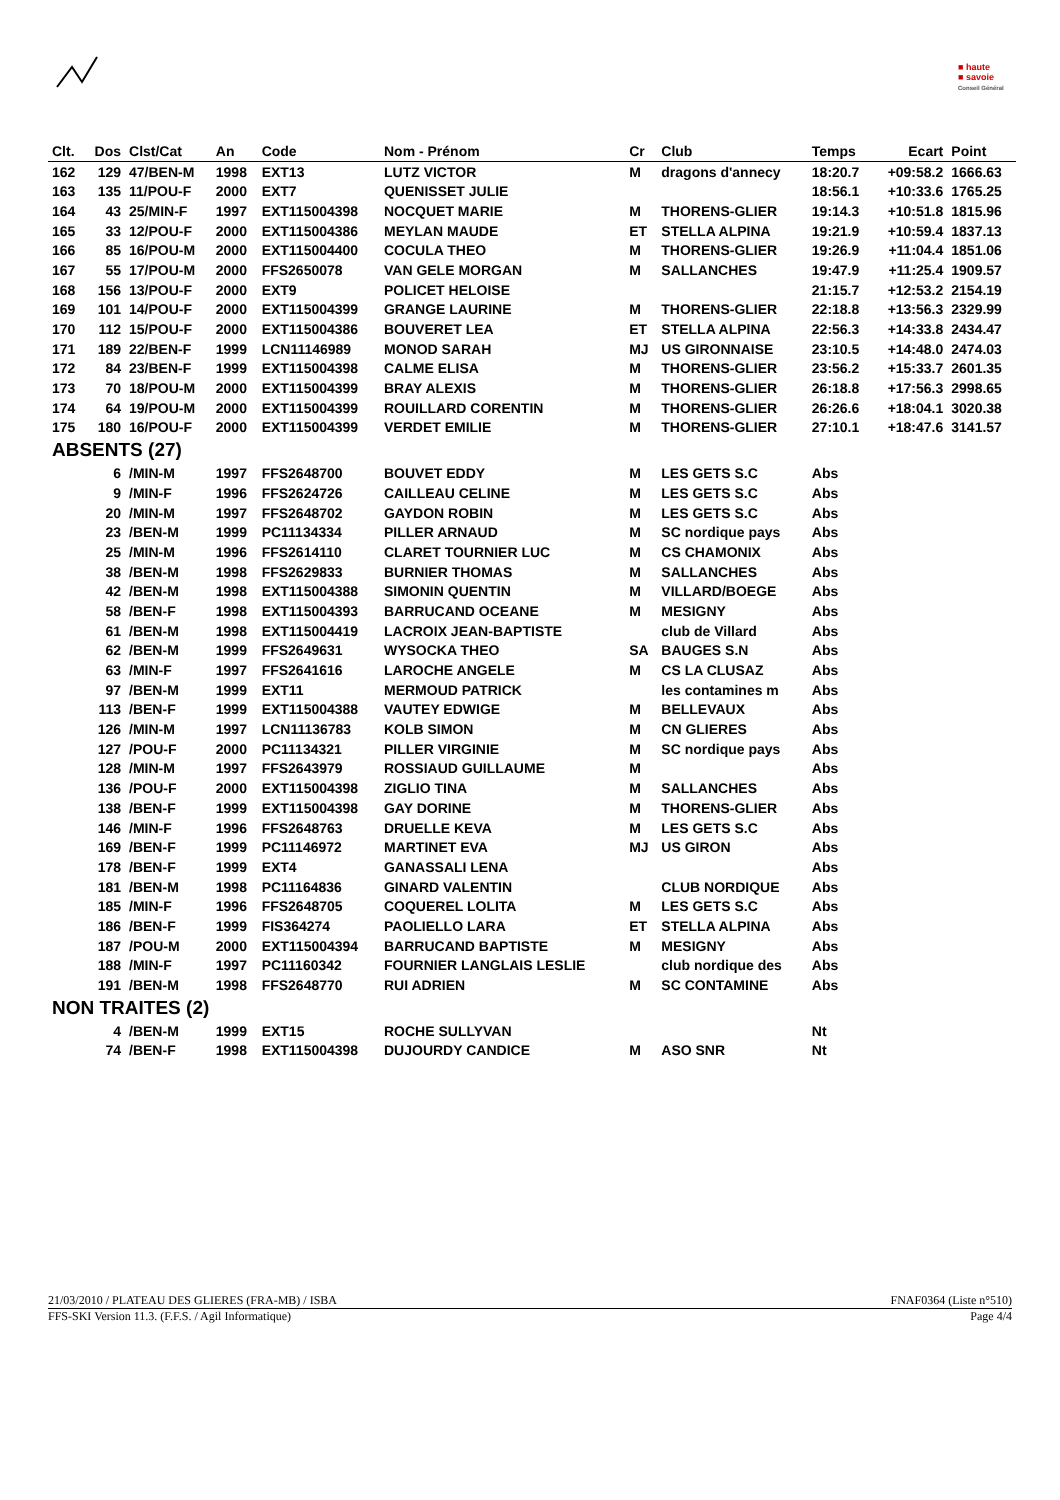■ haute
■ savoie
Conseil Général
| Clt. | Dos | Clst/Cat | An | Code | Nom - Prénom | Cr | Club | Temps | Ecart | Point |
| --- | --- | --- | --- | --- | --- | --- | --- | --- | --- | --- |
| 162 | 129 | 47/BEN-M | 1998 | EXT13 | LUTZ VICTOR | M | dragons d'annecy | 18:20.7 | +09:58.2 | 1666.63 |
| 163 | 135 | 11/POU-F | 2000 | EXT7 | QUENISSET JULIE | | | 18:56.1 | +10:33.6 | 1765.25 |
| 164 | 43 | 25/MIN-F | 1997 | EXT115004398 | NOCQUET MARIE | M | THORENS-GLIER | 19:14.3 | +10:51.8 | 1815.96 |
| 165 | 33 | 12/POU-F | 2000 | EXT115004386 | MEYLAN MAUDE | ET | STELLA ALPINA | 19:21.9 | +10:59.4 | 1837.13 |
| 166 | 85 | 16/POU-M | 2000 | EXT115004400 | COCULA THEO | M | THORENS-GLIER | 19:26.9 | +11:04.4 | 1851.06 |
| 167 | 55 | 17/POU-M | 2000 | FFS2650078 | VAN GELE MORGAN | M | SALLANCHES | 19:47.9 | +11:25.4 | 1909.57 |
| 168 | 156 | 13/POU-F | 2000 | EXT9 | POLICET HELOISE | | | 21:15.7 | +12:53.2 | 2154.19 |
| 169 | 101 | 14/POU-F | 2000 | EXT115004399 | GRANGE LAURINE | M | THORENS-GLIER | 22:18.8 | +13:56.3 | 2329.99 |
| 170 | 112 | 15/POU-F | 2000 | EXT115004386 | BOUVERET LEA | ET | STELLA ALPINA | 22:56.3 | +14:33.8 | 2434.47 |
| 171 | 189 | 22/BEN-F | 1999 | LCN11146989 | MONOD SARAH | MJ | US GIRONNAISE | 23:10.5 | +14:48.0 | 2474.03 |
| 172 | 84 | 23/BEN-F | 1999 | EXT115004398 | CALME ELISA | M | THORENS-GLIER | 23:56.2 | +15:33.7 | 2601.35 |
| 173 | 70 | 18/POU-M | 2000 | EXT115004399 | BRAY ALEXIS | M | THORENS-GLIER | 26:18.8 | +17:56.3 | 2998.65 |
| 174 | 64 | 19/POU-M | 2000 | EXT115004399 | ROUILLARD CORENTIN | M | THORENS-GLIER | 26:26.6 | +18:04.1 | 3020.38 |
| 175 | 180 | 16/POU-F | 2000 | EXT115004399 | VERDET EMILIE | M | THORENS-GLIER | 27:10.1 | +18:47.6 | 3141.57 |
| ABSENTS (27) | | | | | | | | | | |
| | 6 | /MIN-M | 1997 | FFS2648700 | BOUVET EDDY | M | LES GETS S.C | Abs | | |
| | 9 | /MIN-F | 1996 | FFS2624726 | CAILLEAU CELINE | M | LES GETS S.C | Abs | | |
| | 20 | /MIN-M | 1997 | FFS2648702 | GAYDON ROBIN | M | LES GETS S.C | Abs | | |
| | 23 | /BEN-M | 1999 | PC11134334 | PILLER ARNAUD | M | SC nordique pays | Abs | | |
| | 25 | /MIN-M | 1996 | FFS2614110 | CLARET TOURNIER LUC | M | CS CHAMONIX | Abs | | |
| | 38 | /BEN-M | 1998 | FFS2629833 | BURNIER THOMAS | M | SALLANCHES | Abs | | |
| | 42 | /BEN-M | 1998 | EXT115004388 | SIMONIN QUENTIN | M | VILLARD/BOEGE | Abs | | |
| | 58 | /BEN-F | 1998 | EXT115004393 | BARRUCAND OCEANE | M | MESIGNY | Abs | | |
| | 61 | /BEN-M | 1998 | EXT115004419 | LACROIX JEAN-BAPTISTE | | club de Villard | Abs | | |
| | 62 | /BEN-M | 1999 | FFS2649631 | WYSOCKA THEO | SA | BAUGES S.N | Abs | | |
| | 63 | /MIN-F | 1997 | FFS2641616 | LAROCHE ANGELE | M | CS LA CLUSAZ | Abs | | |
| | 97 | /BEN-M | 1999 | EXT11 | MERMOUD PATRICK | | les contamines m | Abs | | |
| | 113 | /BEN-F | 1999 | EXT115004388 | VAUTEY EDWIGE | M | BELLEVAUX | Abs | | |
| | 126 | /MIN-M | 1997 | LCN11136783 | KOLB SIMON | M | CN GLIERES | Abs | | |
| | 127 | /POU-F | 2000 | PC11134321 | PILLER VIRGINIE | M | SC nordique pays | Abs | | |
| | 128 | /MIN-M | 1997 | FFS2643979 | ROSSIAUD GUILLAUME | M | | Abs | | |
| | 136 | /POU-F | 2000 | EXT115004398 | ZIGLIO TINA | M | SALLANCHES | Abs | | |
| | 138 | /BEN-F | 1999 | EXT115004398 | GAY DORINE | M | THORENS-GLIER | Abs | | |
| | 146 | /MIN-F | 1996 | FFS2648763 | DRUELLE KEVA | M | LES GETS S.C | Abs | | |
| | 169 | /BEN-F | 1999 | PC11146972 | MARTINET EVA | MJ | US GIRON | Abs | | |
| | 178 | /BEN-F | 1999 | EXT4 | GANASSALI LENA | | | Abs | | |
| | 181 | /BEN-M | 1998 | PC11164836 | GINARD VALENTIN | | CLUB NORDIQUE | Abs | | |
| | 185 | /MIN-F | 1996 | FFS2648705 | COQUEREL LOLITA | M | LES GETS S.C | Abs | | |
| | 186 | /BEN-F | 1999 | FIS364274 | PAOLIELLO LARA | ET | STELLA ALPINA | Abs | | |
| | 187 | /POU-M | 2000 | EXT115004394 | BARRUCAND BAPTISTE | M | MESIGNY | Abs | | |
| | 188 | /MIN-F | 1997 | PC11160342 | FOURNIER LANGLAIS LESLIE | | club nordique des | Abs | | |
| | 191 | /BEN-M | 1998 | FFS2648770 | RUI ADRIEN | M | SC CONTAMINE | Abs | | |
| NON TRAITES (2) | | | | | | | | | | |
| | 4 | /BEN-M | 1999 | EXT15 | ROCHE SULLYVAN | | | Nt | | |
| | 74 | /BEN-F | 1998 | EXT115004398 | DUJOURDY CANDICE | M | ASO SNR | Nt | | |
21/03/2010 / PLATEAU DES GLIERES (FRA-MB) / ISBA FNAF0364 (Liste n°510)
FFS-SKI Version 11.3. (F.F.S. / Agil Informatique) Page 4/4